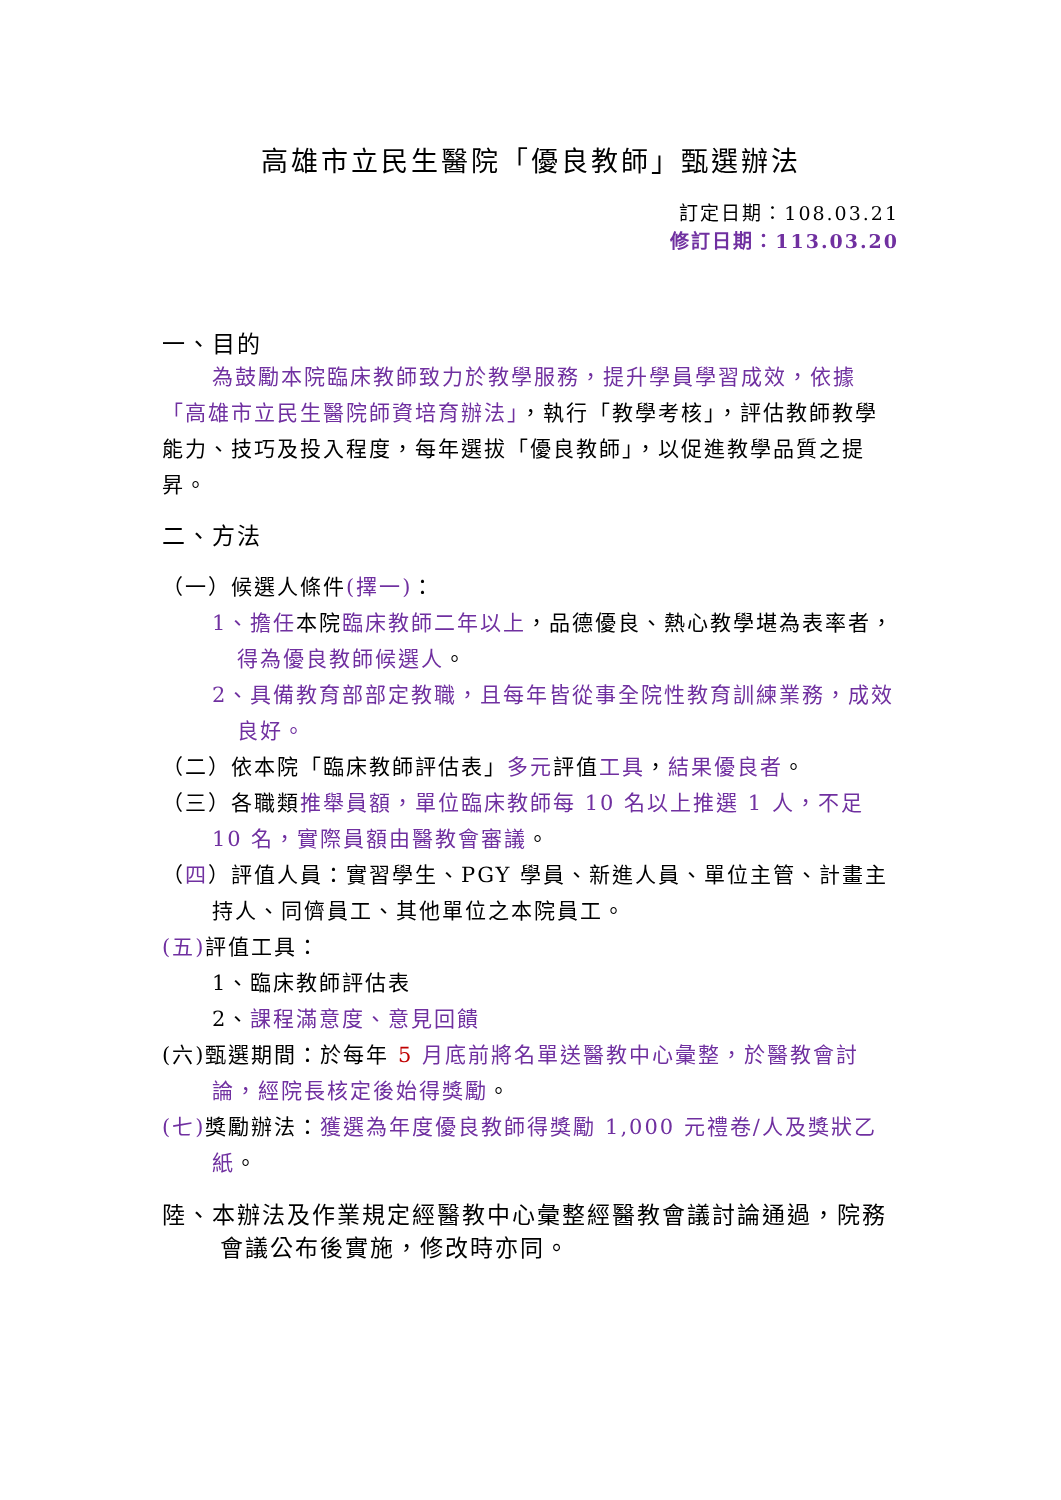高雄市立民生醫院「優良教師」甄選辦法
訂定日期：108.03.21
修訂日期：113.03.20
一、目的
為鼓勵本院臨床教師致力於教學服務，提升學員學習成效，依據「高雄市立民生醫院師資培育辦法」，執行「教學考核」，評估教師教學能力、技巧及投入程度，每年選拔「優良教師」，以促進教學品質之提昇。
二、方法
（一）候選人條件(擇一)：
1、擔任本院臨床教師二年以上，品德優良、熱心教學堪為表率者，得為優良教師候選人。
2、具備教育部部定教職，且每年皆從事全院性教育訓練業務，成效良好。
（二）依本院「臨床教師評估表」多元評值工具，結果優良者。
（三）各職類推舉員額，單位臨床教師每 10 名以上推選 1 人，不足 10 名，實際員額由醫教會審議。
（四）評值人員：實習學生、PGY 學員、新進人員、單位主管、計畫主持人、同儕員工、其他單位之本院員工。
(五) 評值工具：
1、臨床教師評估表
2、課程滿意度、意見回饋
(六)甄選期間：於每年 5 月底前將名單送醫教中心彙整，於醫教會討論，經院長核定後始得獎勵。
(七) 獎勵辦法：獲選為年度優良教師得獎勵 1,000 元禮卷/人及獎狀乙紙。
陸、本辦法及作業規定經醫教中心彙整經醫教會議討論通過，院務會議公布後實施，修改時亦同。